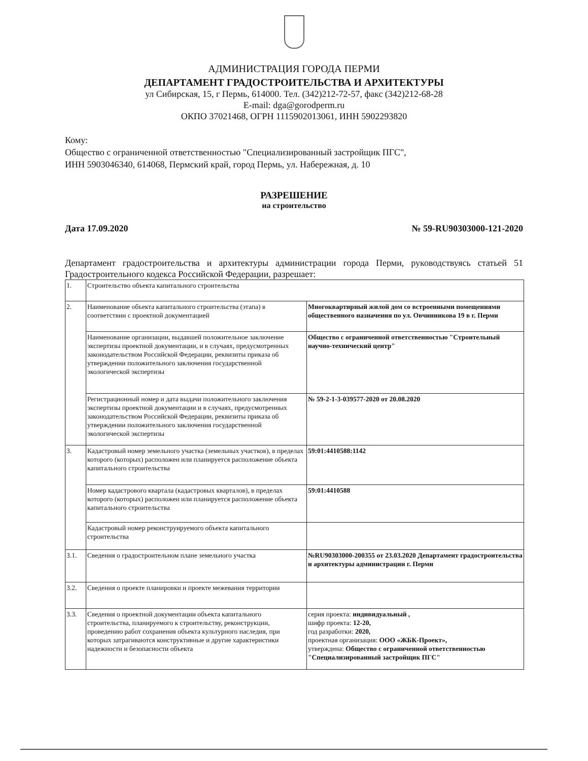АДМИНИСТРАЦИЯ ГОРОДА ПЕРМИ
ДЕПАРТАМЕНТ ГРАДОСТРОИТЕЛЬСТВА И АРХИТЕКТУРЫ
ул Сибирская, 15, г Пермь, 614000. Тел. (342)212-72-57, факс (342)212-68-28
E-mail: dga@gorodperm.ru
ОКПО 37021468, ОГРН 1115902013061, ИНН 5902293820
Кому:
Общество с ограниченной ответственностью "Специализированный застройщик ПГС",
ИНН 5903046340, 614068, Пермский край, город Пермь, ул. Набережная, д. 10
РАЗРЕШЕНИЕ
на строительство
Дата 17.09.2020 № 59-RU90303000-121-2020
Департамент градостроительства и архитектуры администрации города Перми, руководствуясь статьей 51 Градостроительного кодекса Российской Федерации, разрешает:
| 1. | Строительство объекта капитального строительства | |
| 2. | Наименование объекта капитального строительства (этапа) в соответствии с проектной документацией | Многоквартирный жилой дом со встроенными помещениями общественного назначения по ул. Овчинникова 19 в г. Перми |
| | Наименование организации, выдавшей положительное заключение экспертизы проектной документации, и в случаях, предусмотренных законодательством Российской Федерации, реквизиты приказа об утверждении положительного заключения государственной экологической экспертизы | Общество с ограниченной ответственностью "Строительный научно-технический центр" |
| | Регистрационный номер и дата выдачи положительного заключения экспертизы проектной документации и в случаях, предусмотренных законодательством Российской Федерации, реквизиты приказа об утверждении положительного заключения государственной экологической экспертизы | № 59-2-1-3-039577-2020 от 20.08.2020 |
| 3. | Кадастровый номер земельного участка (земельных участков), в пределах которого (которых) расположен или планируется расположение объекта капитального строительства | 59:01:4410588:1142 |
| | Номер кадастрового квартала (кадастровых кварталов), в пределах которого (которых) расположен или планируется расположение объекта капитального строительства | 59:01:4410588 |
| | Кадастровый номер реконструируемого объекта капитального строительства | |
| 3.1. | Сведения о градостроительном плане земельного участка | №RU90303000-200355 от 23.03.2020 Департамент градостроительства и архитектуры администрации г. Перми |
| 3.2. | Сведения о проекте планировки и проекте межевания территории | |
| 3.3. | Сведения о проектной документации объекта капитального строительства, планируемого к строительству, реконструкции, проведению работ сохранения объекта культурного наследия, при которых затрагиваются конструктивные и другие характеристики надежности и безопасности объекта | серия проекта: индивидуальный , шифр проекта: 12-20, год разработки: 2020, проектная организация: ООО «ЖБК-Проект», утверждена: Общество с ограниченной ответственностью "Специализированный застройщик ПГС" |